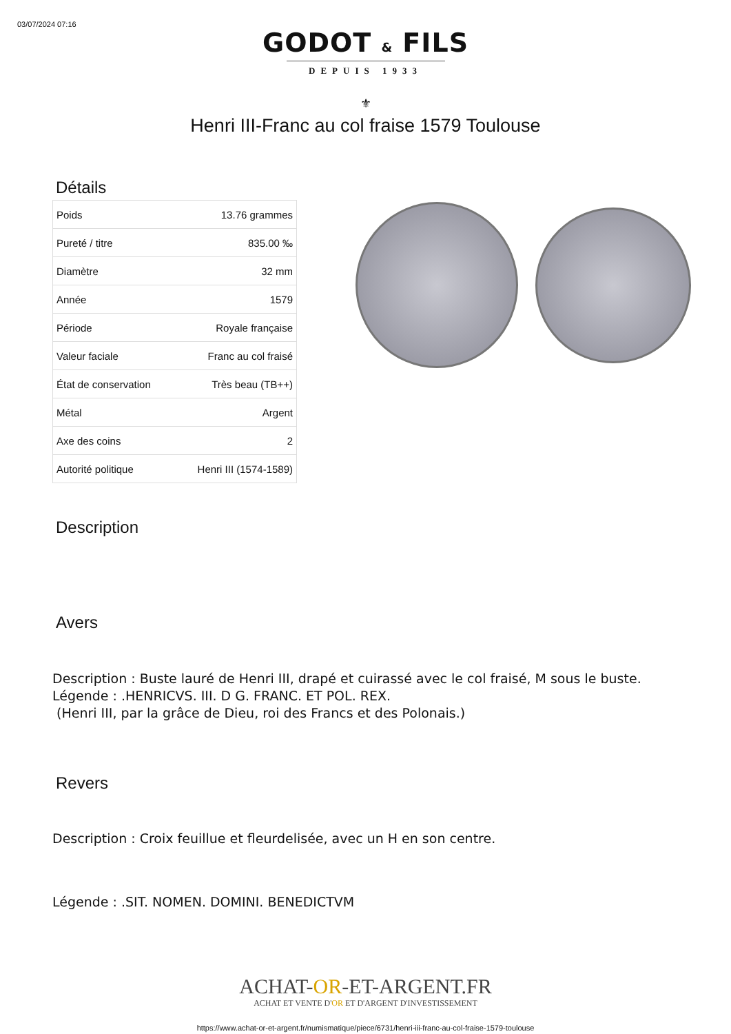03/07/2024 07:16
GODOT & FILS
DEPUIS 1933
⚜
Henri III-Franc au col fraise 1579 Toulouse
Détails
| Poids | 13.76 grammes |
| Pureté / titre | 835.00 ‰ |
| Diamètre | 32 mm |
| Année | 1579 |
| Période | Royale française |
| Valeur faciale | Franc au col fraisé |
| État de conservation | Très beau (TB++) |
| Métal | Argent |
| Axe des coins | 2 |
| Autorité politique | Henri III (1574-1589) |
Description
Avers
Description : Buste lauré de Henri III, drapé et cuirassé avec le col fraisé, M sous le buste.
Légende : .HENRICVS. III. D G. FRANC. ET POL. REX.
(Henri III, par la grâce de Dieu, roi des Francs et des Polonais.)
Revers
Description : Croix feuillue et fleurdelisée, avec un H en son centre.
Légende : .SIT. NOMEN. DOMINI. BENEDICTVM
ACHAT-OR-ET-ARGENT.FR
ACHAT ET VENTE D'OR ET D'ARGENT D'INVESTISSEMENT
https://www.achat-or-et-argent.fr/numismatique/piece/6731/henri-iii-franc-au-col-fraise-1579-toulouse